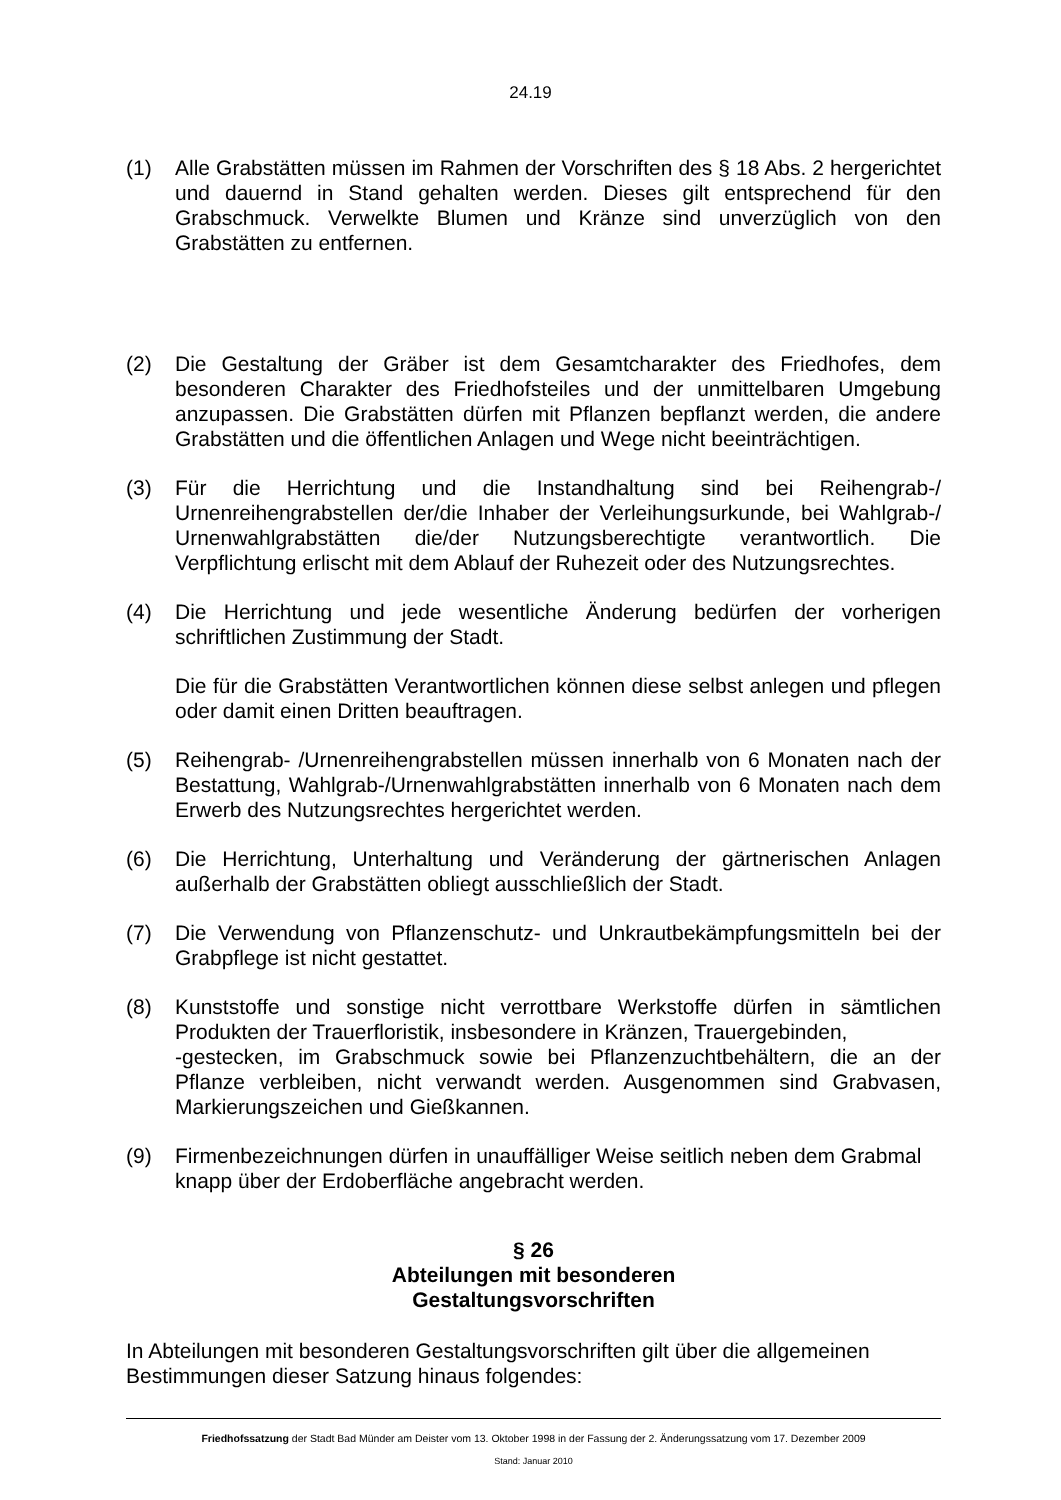24.19
(1) Alle Grabstätten müssen im Rahmen der Vorschriften des § 18 Abs. 2 hergerichtet und dauernd in Stand gehalten werden. Dieses gilt entsprechend für den Grabschmuck. Verwelkte Blumen und Kränze sind unverzüglich von den Grabstätten zu entfernen.
(2) Die Gestaltung der Gräber ist dem Gesamtcharakter des Friedhofes, dem besonderen Charakter des Friedhofsteiles und der unmittelbaren Umgebung anzupassen. Die Grabstätten dürfen mit Pflanzen bepflanzt werden, die andere Grabstätten und die öffentlichen Anlagen und Wege nicht beeinträchtigen.
(3) Für die Herrichtung und die Instandhaltung sind bei Reihengrab-/ Urnenreihengrabstellen der/die Inhaber der Verleihungsurkunde, bei Wahlgrab-/ Urnenwahlgrabstätten die/der Nutzungsberechtigte verantwortlich. Die Verpflichtung erlischt mit dem Ablauf der Ruhezeit oder des Nutzungsrechtes.
(4) Die Herrichtung und jede wesentliche Änderung bedürfen der vorherigen schriftlichen Zustimmung der Stadt.
Die für die Grabstätten Verantwortlichen können diese selbst anlegen und pflegen oder damit einen Dritten beauftragen.
(5) Reihengrab- /Urnenreihengrabstellen müssen innerhalb von 6 Monaten nach der Bestattung, Wahlgrab-/Urnenwahlgrabstätten innerhalb von 6 Monaten nach dem Erwerb des Nutzungsrechtes hergerichtet werden.
(6) Die Herrichtung, Unterhaltung und Veränderung der gärtnerischen Anlagen außerhalb der Grabstätten obliegt ausschließlich der Stadt.
(7) Die Verwendung von Pflanzenschutz- und Unkrautbekämpfungsmitteln bei der Grabpflege ist nicht gestattet.
(8) Kunststoffe und sonstige nicht verrottbare Werkstoffe dürfen in sämtlichen Produkten der Trauerfloristik, insbesondere in Kränzen, Trauergebinden,
-gestecken, im Grabschmuck sowie bei Pflanzenzuchtbehältern, die an der Pflanze verbleiben, nicht verwandt werden. Ausgenommen sind Grabvasen, Markierungszeichen und Gießkannen.
(9) Firmenbezeichnungen dürfen in unauffälliger Weise seitlich neben dem Grabmal knapp über der Erdoberfläche angebracht werden.
§ 26
Abteilungen mit besonderen
Gestaltungsvorschriften
In Abteilungen mit besonderen Gestaltungsvorschriften gilt über die allgemeinen Bestimmungen dieser Satzung hinaus folgendes:
Friedhofssatzung der Stadt Bad Münder am Deister vom 13. Oktober 1998 in der Fassung der 2. Änderungssatzung vom 17. Dezember 2009
Stand: Januar 2010